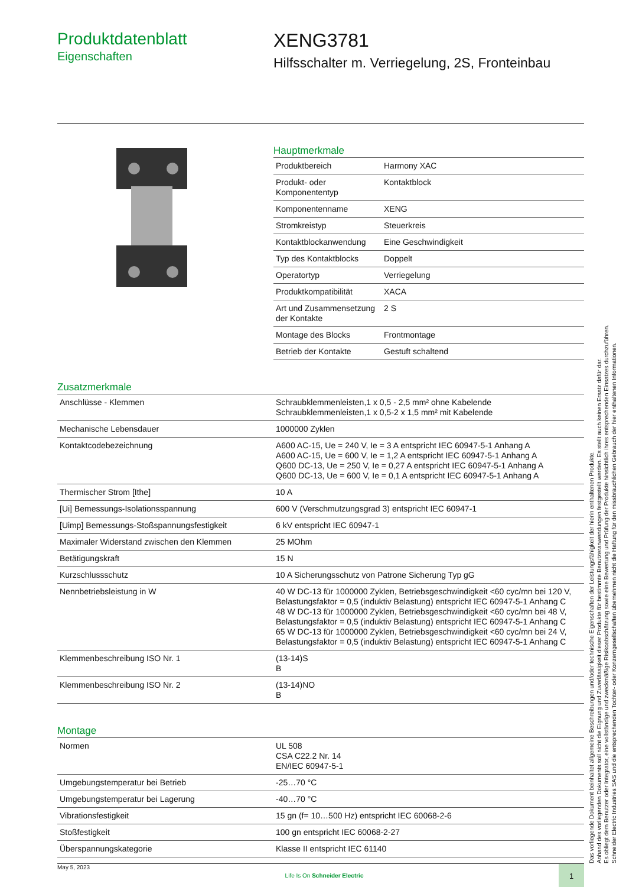Produktdatenblatt
Eigenschaften
XENG3781
Hilfsschalter m. Verriegelung, 2S, Fronteinbau
Hauptmerkmale
| Produktbereich | Harmony XAC |
| Produkt- oder Komponententyp | Kontaktblock |
| Komponentenname | XENG |
| Stromkreistyp | Steuerkreis |
| Kontaktblockanwendung | Eine Geschwindigkeit |
| Typ des Kontaktblocks | Doppelt |
| Operatortyp | Verriegelung |
| Produktkompatibilität | XACA |
| Art und Zusammensetzung der Kontakte | 2 S |
| Montage des Blocks | Frontmontage |
| Betrieb der Kontakte | Gestuft schaltend |
Zusatzmerkmale
| Anschlüsse - Klemmen | Schraubklemmenleisten,1 x 0,5 - 2,5 mm² ohne Kabelende Schraubklemmenleisten,1 x 0,5-2 x 1,5 mm² mit Kabelende |
| Mechanische Lebensdauer | 1000000 Zyklen |
| Kontaktcodebezeichnung | A600 AC-15, Ue = 240 V, Ie = 3 A entspricht IEC 60947-5-1 Anhang A A600 AC-15, Ue = 600 V, Ie = 1,2 A entspricht IEC 60947-5-1 Anhang A Q600 DC-13, Ue = 250 V, Ie = 0,27 A entspricht IEC 60947-5-1 Anhang A Q600 DC-13, Ue = 600 V, Ie = 0,1 A entspricht IEC 60947-5-1 Anhang A |
| Thermischer Strom [Ithe] | 10 A |
| [Ui] Bemessungs-Isolationsspannung | 600 V (Verschmutzungsgrad 3) entspricht IEC 60947-1 |
| [Uimp] Bemessungs-Stoßspannungsfestigkeit | 6 kV entspricht IEC 60947-1 |
| Maximaler Widerstand zwischen den Klemmen | 25 MOhm |
| Betätigungskraft | 15 N |
| Kurzschlussschutz | 10 A Sicherungsschutz von Patrone Sicherung Typ gG |
| Nennbetriebsleistung in W | 40 W DC-13 für 1000000 Zyklen, Betriebsgeschwindigkeit <60 cyc/mn bei 120 V, Belastungsfaktor = 0,5 (induktiv Belastung) entspricht IEC 60947-5-1 Anhang C 48 W DC-13 für 1000000 Zyklen, Betriebsgeschwindigkeit <60 cyc/mn bei 48 V, Belastungsfaktor = 0,5 (induktiv Belastung) entspricht IEC 60947-5-1 Anhang C 65 W DC-13 für 1000000 Zyklen, Betriebsgeschwindigkeit <60 cyc/mn bei 24 V, Belastungsfaktor = 0,5 (induktiv Belastung) entspricht IEC 60947-5-1 Anhang C |
| Klemmenbeschreibung ISO Nr. 1 | (13-14)S B |
| Klemmenbeschreibung ISO Nr. 2 | (13-14)NO B |
Montage
| Normen | UL 508 CSA C22.2 Nr. 14 EN/IEC 60947-5-1 |
| Umgebungstemperatur bei Betrieb | -25…70 °C |
| Umgebungstemperatur bei Lagerung | -40…70 °C |
| Vibrationsfestigkeit | 15 gn (f= 10…500 Hz) entspricht IEC 60068-2-6 |
| Stoßfestigkeit | 100 gn entspricht IEC 60068-2-27 |
| Überspannungskategorie | Klasse II entspricht IEC 61140 |
Das vorliegende Dokument beinhaltet allgemeine Beschreibungen und/oder technische Eigenschaften der Leistungsfähigkeit der hierin enthaltenen Produkte.
Anhand des vorliegenden Dokuments soll nicht die Eignung und Zuverlässigkeit dieser Produkte für bestimmte Benutzeranwendungen festgestellt werden. Es stellt auch keinen Ersatz dafür dar.
Es obliegt dem Benutzer oder Integrator, eine vollständige und zweckmäßige Risikoabschätzung sowie eine Bewertung und Prüfung der Produkte hinsichtlich ihres entsprechenden Einsatzes durchzuführen.
Schneider Electric Industries SAS und die entsprechenden Tochter- oder Konzerngesellschaften übernehmen nicht die Haftung für den missbräuchlichen Gebrauch der hier enthaltenen Informationen.
May 5, 2023 Life Is On Schneider Electric 1